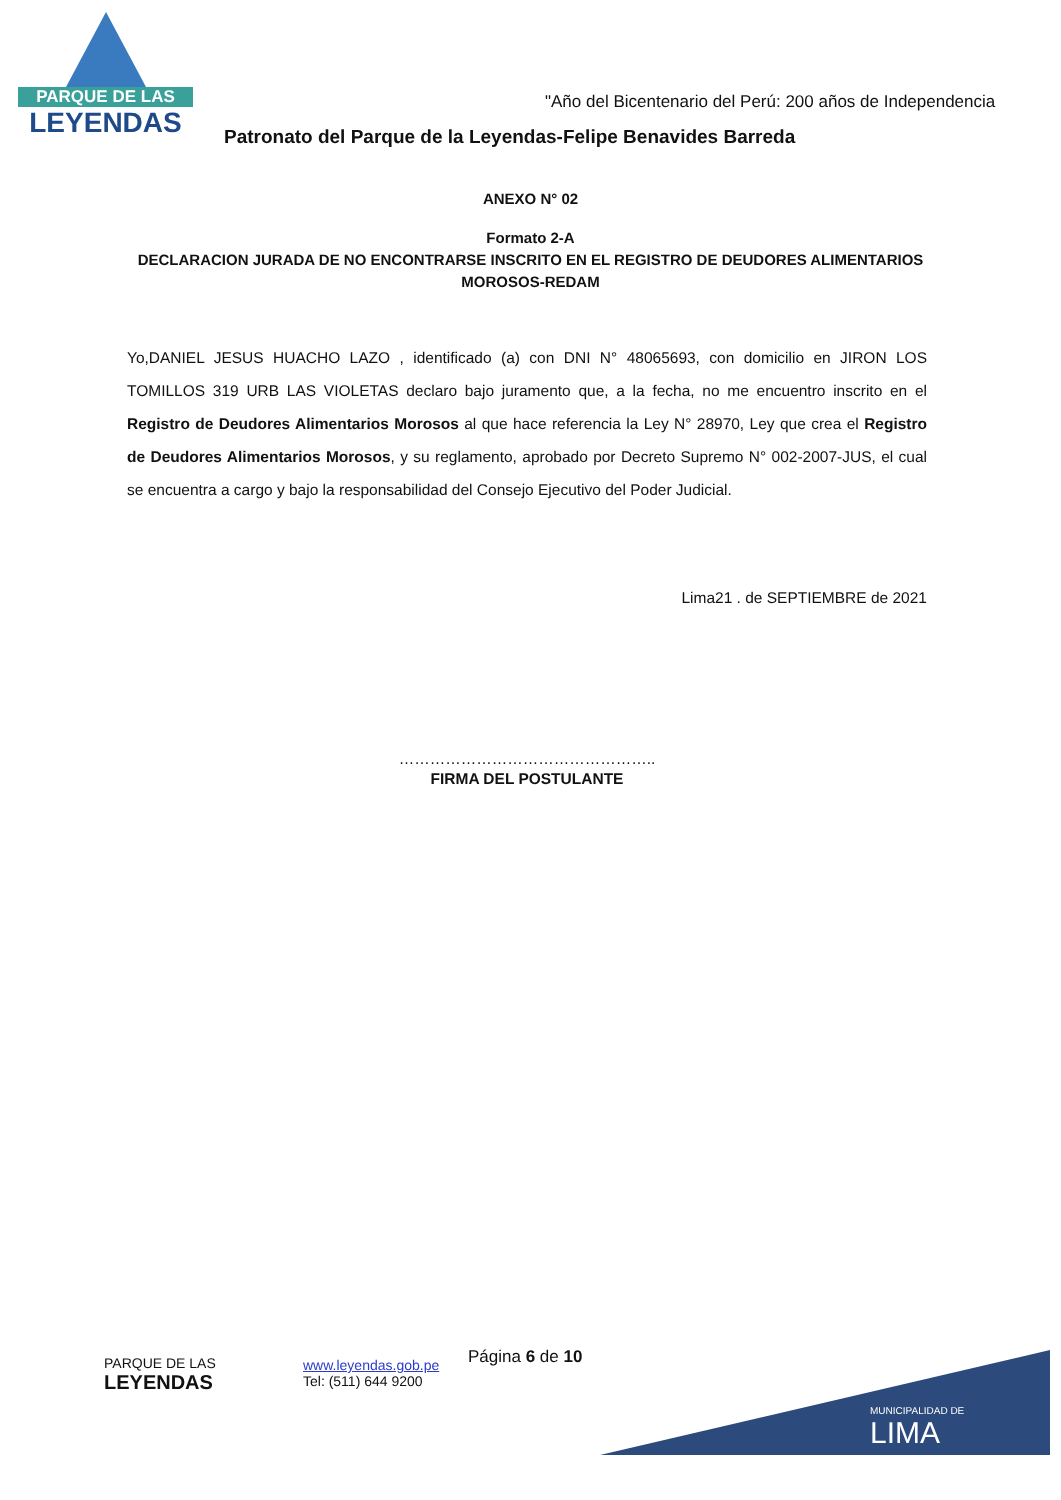PARQUE DE LAS
LEYENDAS
"Año del Bicentenario del Perú: 200 años de Independencia
Patronato del Parque de la Leyendas-Felipe Benavides Barreda
ANEXO N° 02
Formato 2-A
DECLARACION JURADA DE NO ENCONTRARSE INSCRITO EN EL REGISTRO DE DEUDORES ALIMENTARIOS MOROSOS-REDAM
Yo,DANIEL JESUS HUACHO LAZO , identificado (a) con DNI N° 48065693, con domicilio en JIRON LOS TOMILLOS 319 URB LAS VIOLETAS declaro bajo juramento que, a la fecha, no me encuentro inscrito en el Registro de Deudores Alimentarios Morosos al que hace referencia la Ley N° 28970, Ley que crea el Registro de Deudores Alimentarios Morosos, y su reglamento, aprobado por Decreto Supremo N° 002-2007-JUS, el cual se encuentra a cargo y bajo la responsabilidad del Consejo Ejecutivo del Poder Judicial.
Lima21 . de SEPTIEMBRE de 2021
…………………………………………..
FIRMA DEL POSTULANTE
PARQUE DE LAS
LEYENDAS
www.leyendas.gob.pe
Tel: (511) 644 9200
Página 6 de 10
MUNICIPALIDAD DE
LIMA